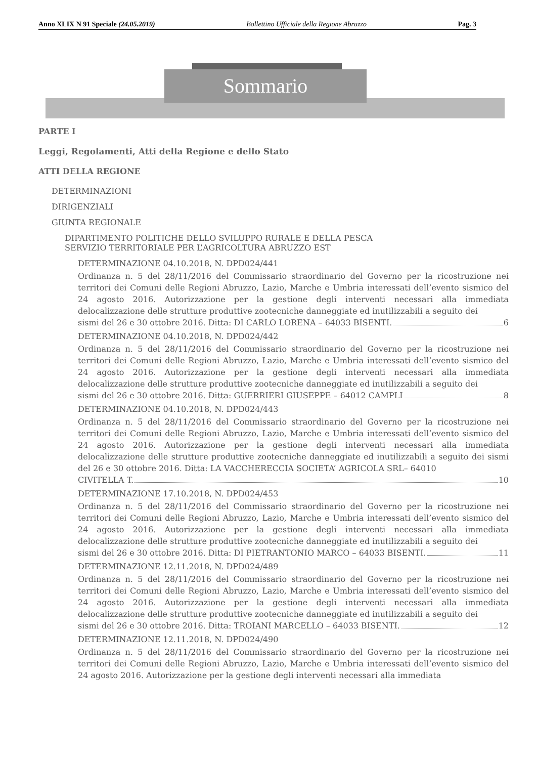Anno XLIX N 91 Speciale (24.05.2019) Bollettino Ufficiale della Regione Abruzzo Pag. 3
Sommario
PARTE I
Leggi, Regolamenti, Atti della Regione e dello Stato
ATTI DELLA REGIONE
DETERMINAZIONI
DIRIGENZIALI
GIUNTA REGIONALE
DIPARTIMENTO POLITICHE DELLO SVILUPPO RURALE E DELLA PESCA
SERVIZIO TERRITORIALE PER L’AGRICOLTURA ABRUZZO EST
DETERMINAZIONE 04.10.2018, N. DPD024/441
Ordinanza n. 5 del 28/11/2016 del Commissario straordinario del Governo per la ricostruzione nei territori dei Comuni delle Regioni Abruzzo, Lazio, Marche e Umbria interessati dell’evento sismico del 24 agosto 2016. Autorizzazione per la gestione degli interventi necessari alla immediata delocalizzazione delle strutture produttive zootecniche danneggiate ed inutilizzabili a seguito dei
sismi del 26 e 30 ottobre 2016. Ditta: DI CARLO LORENA – 64033 BISENTI. 6
DETERMINAZIONE 04.10.2018, N. DPD024/442
Ordinanza n. 5 del 28/11/2016 del Commissario straordinario del Governo per la ricostruzione nei territori dei Comuni delle Regioni Abruzzo, Lazio, Marche e Umbria interessati dell’evento sismico del 24 agosto 2016. Autorizzazione per la gestione degli interventi necessari alla immediata delocalizzazione delle strutture produttive zootecniche danneggiate ed inutilizzabili a seguito dei
sismi del 26 e 30 ottobre 2016. Ditta: GUERRIERI GIUSEPPE – 64012 CAMPLI 8
DETERMINAZIONE 04.10.2018, N. DPD024/443
Ordinanza n. 5 del 28/11/2016 del Commissario straordinario del Governo per la ricostruzione nei territori dei Comuni delle Regioni Abruzzo, Lazio, Marche e Umbria interessati dell’evento sismico del 24 agosto 2016. Autorizzazione per la gestione degli interventi necessari alla immediata delocalizzazione delle strutture produttive zootecniche danneggiate ed inutilizzabili a seguito dei sismi del 26 e 30 ottobre 2016. Ditta: LA VACCHERECCIA SOCIETA’ AGRICOLA SRL– 64010
CIVITELLA T. 10
DETERMINAZIONE 17.10.2018, N. DPD024/453
Ordinanza n. 5 del 28/11/2016 del Commissario straordinario del Governo per la ricostruzione nei territori dei Comuni delle Regioni Abruzzo, Lazio, Marche e Umbria interessati dell’evento sismico del 24 agosto 2016. Autorizzazione per la gestione degli interventi necessari alla immediata delocalizzazione delle strutture produttive zootecniche danneggiate ed inutilizzabili a seguito dei
sismi del 26 e 30 ottobre 2016. Ditta: DI PIETRANTONIO MARCO – 64033 BISENTI. 11
DETERMINAZIONE 12.11.2018, N. DPD024/489
Ordinanza n. 5 del 28/11/2016 del Commissario straordinario del Governo per la ricostruzione nei territori dei Comuni delle Regioni Abruzzo, Lazio, Marche e Umbria interessati dell’evento sismico del 24 agosto 2016. Autorizzazione per la gestione degli interventi necessari alla immediata delocalizzazione delle strutture produttive zootecniche danneggiate ed inutilizzabili a seguito dei
sismi del 26 e 30 ottobre 2016. Ditta: TROIANI MARCELLO – 64033 BISENTI. 12
DETERMINAZIONE 12.11.2018, N. DPD024/490
Ordinanza n. 5 del 28/11/2016 del Commissario straordinario del Governo per la ricostruzione nei territori dei Comuni delle Regioni Abruzzo, Lazio, Marche e Umbria interessati dell’evento sismico del 24 agosto 2016. Autorizzazione per la gestione degli interventi necessari alla immediata